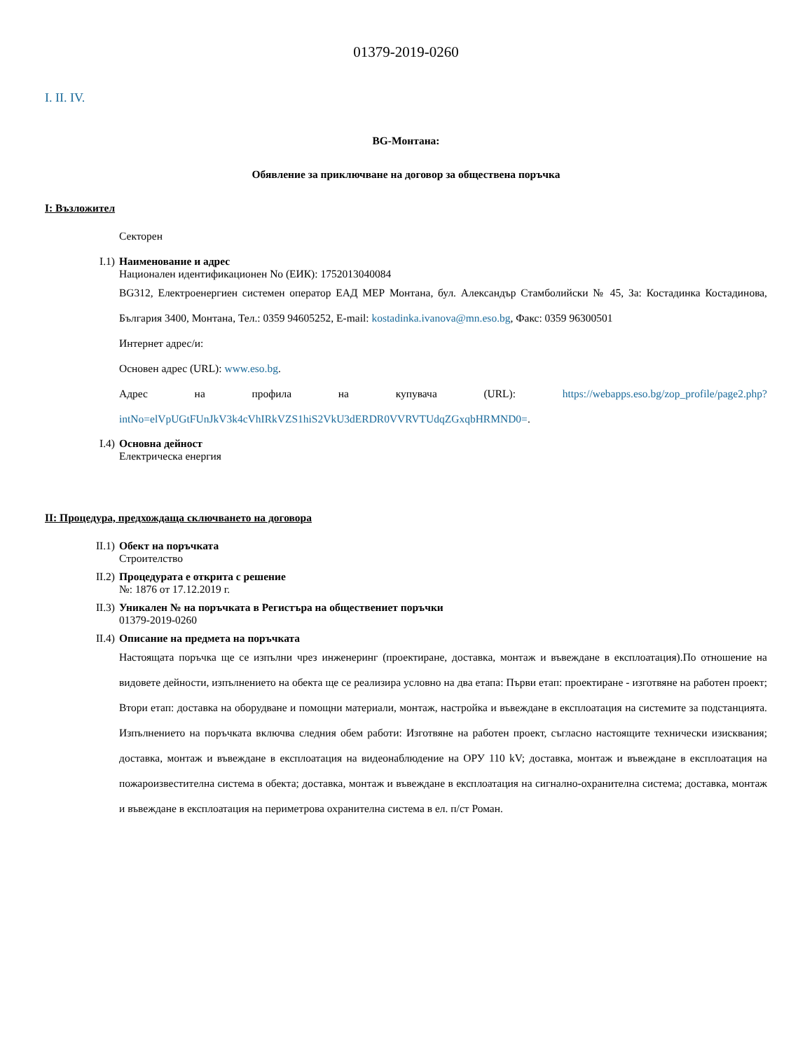01379-2019-0260
I. II. IV.
BG-Монтана:
Обявление за приключване на договор за обществена поръчка
I: Възложител
Секторен
I.1) Наименование и адрес
Национален идентификационен No (ЕИК): 1752013040084
BG312, Електроенергиен системен оператор ЕАД МЕР Монтана, бул. Александър Стамболийски № 45, За: Костадинка Костадинова, България 3400, Монтана, Тел.: 0359 94605252, E-mail: kostadinka.ivanova@mn.eso.bg, Факс: 0359 96300501
Интернет адрес/и:
Основен адрес (URL): www.eso.bg.
Адрес на профила на купувача (URL): https://webapps.eso.bg/zop_profile/page2.php?intNo=elVpUGtFUnJkV3k4cVhIRkVZS1hiS2VkU3dERDR0VVRVTUdqZGxqbHRMND0=.
I.4) Основна дейност
Електрическа енергия
II: Процедура, предхождаща сключването на договора
II.1) Обект на поръчката
Строителство
II.2) Процедурата е открита с решение
№: 1876 от 17.12.2019 г.
II.3) Уникален № на поръчката в Регистъра на обществениет поръчки
01379-2019-0260
II.4) Описание на предмета на поръчката
Настоящата поръчка ще се изпълни чрез инженеринг (проектиране, доставка, монтаж и въвеждане в експлоатация).По отношение на видовете дейности, изпълнението на обекта ще се реализира условно на два етапа: Първи етап: проектиране - изготвяне на работен проект; Втори етап: доставка на оборудване и помощни материали, монтаж, настройка и въвеждане в експлоатация на системите за подстанцията. Изпълнението на поръчката включва следния обем работи: Изготвяне на работен проект, съгласно настоящите технически изисквания; доставка, монтаж и въвеждане в експлоатация на видеонаблюдение на ОРУ 110 kV; доставка, монтаж и въвеждане в експлоатация на пожароизвестителна система в обекта; доставка, монтаж и въвеждане в експлоатация на сигнално-охранителна система; доставка, монтаж и въвеждане в експлоатация на периметрова охранителна система в ел. п/ст Роман.